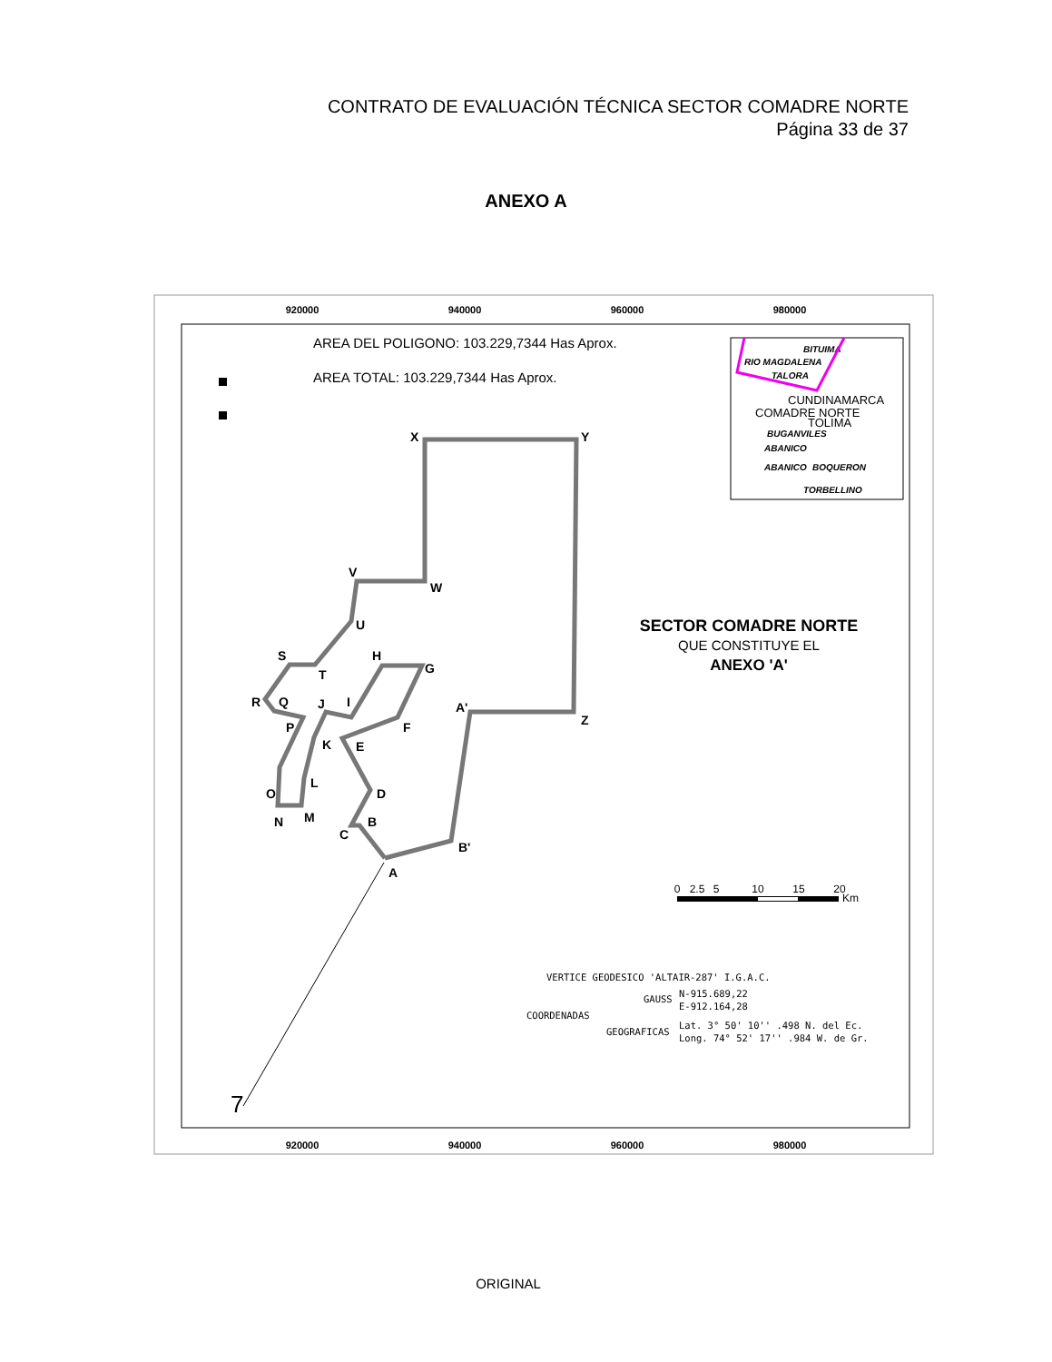CONTRATO DE EVALUACIÓN TÉCNICA SECTOR COMADRE NORTE
Página 33 de 37
ANEXO A
920000
940000
960000
980000
920000
940000
960000
980000
AREA DEL POLIGONO: 103.229,7344 Has Aprox.
AREA TOTAL: 103.229,7344 Has Aprox.
X
Y
V
W
U
S
T
H
G
R
Q
J
I
A'
Z
P
F
K
E
L
O
D
N
M
B
C
B'
A
7
SECTOR COMADRE NORTE
QUE CONSTITUYE EL
ANEXO 'A'
BITUIMA
RIO MAGDALENA
TALORA
BUGANVILES
ABANICO
ABANICO
BOQUERON
TORBELLINO
CUNDINAMARCA
COMADRE NORTE
TOLIMA
0
2.5
5
10
15
20
Km
VERTICE GEODESICO 'ALTAIR-287' I.G.A.C.
GAUSS
N-915.689,22
E-912.164,28
COORDENADAS
GEOGRAFICAS
Lat. 3° 50' 10'' .498 N. del Ec.
Long. 74° 52' 17'' .984 W. de Gr.
ORIGINAL